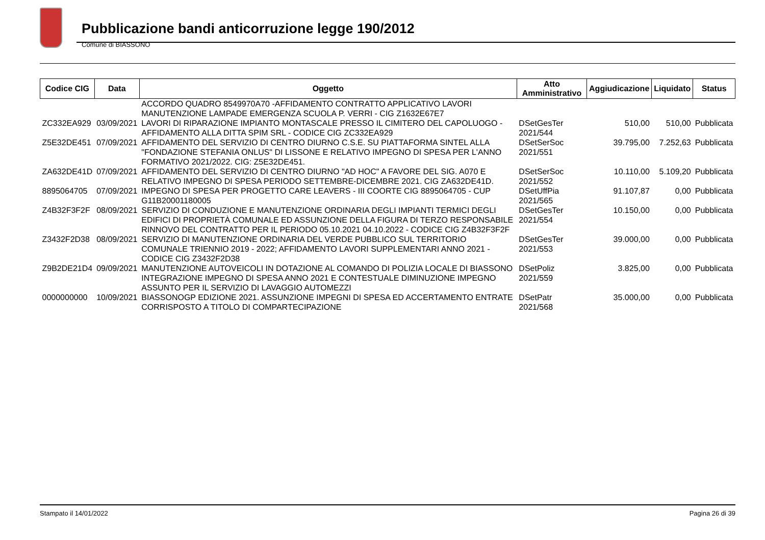Pubblicazione bandi anticorruzione legge 190/2012
Comune di BIASSONO
| Codice CIG | Data | Oggetto | Atto Amministrativo | Aggiudicazione | Liquidato | Status |
| --- | --- | --- | --- | --- | --- | --- |
| | | ACCORDO QUADRO 8549970A70 -AFFIDAMENTO CONTRATTO APPLICATIVO LAVORI MANUTENZIONE LAMPADE EMERGENZA SCUOLA P. VERRI - CIG Z1632E67E7 | | | | |
| ZC332EA929 | 03/09/2021 | LAVORI DI RIPARAZIONE IMPIANTO MONTASCALE PRESSO IL CIMITERO DEL CAPOLUOGO - AFFIDAMENTO ALLA DITTA SPIM SRL - CODICE CIG ZC332EA929 | DSetGesTer 2021/544 | 510,00 | 510,00 | Pubblicata |
| Z5E32DE451 | 07/09/2021 | AFFIDAMENTO DEL SERVIZIO DI CENTRO DIURNO C.S.E. SU PIATTAFORMA SINTEL ALLA "FONDAZIONE STEFANIA ONLUS" DI LISSONE E RELATIVO IMPEGNO DI SPESA PER L'ANNO FORMATIVO 2021/2022. CIG: Z5E32DE451. | DSetSerSoc 2021/551 | 39.795,00 | 7.252,63 | Pubblicata |
| ZA632DE41D | 07/09/2021 | AFFIDAMENTO DEL SERVIZIO DI CENTRO DIURNO "AD HOC" A FAVORE DEL SIG. A070 E RELATIVO IMPEGNO DI SPESA PERIODO SETTEMBRE-DICEMBRE 2021. CIG ZA632DE41D. | DSetSerSoc 2021/552 | 10.110,00 | 5.109,20 | Pubblicata |
| 8895064705 | 07/09/2021 | IMPEGNO DI SPESA PER PROGETTO CARE LEAVERS - III COORTE CIG 8895064705 - CUP G11B20001180005 | DSetUffPia 2021/565 | 91.107,87 | 0,00 | Pubblicata |
| Z4B32F3F2F | 08/09/2021 | SERVIZIO DI CONDUZIONE E MANUTENZIONE ORDINARIA DEGLI IMPIANTI TERMICI DEGLI EDIFICI DI PROPRIETÀ COMUNALE ED ASSUNZIONE DELLA FIGURA DI TERZO RESPONSABILE RINNOVO DEL CONTRATTO PER IL PERIODO 05.10.2021 04.10.2022 - CODICE CIG Z4B32F3F2F | DSetGesTer 2021/554 | 10.150,00 | 0,00 | Pubblicata |
| Z3432F2D38 | 08/09/2021 | SERVIZIO DI MANUTENZIONE ORDINARIA DEL VERDE PUBBLICO SUL TERRITORIO COMUNALE TRIENNIO 2019 - 2022; AFFIDAMENTO LAVORI SUPPLEMENTARI ANNO 2021 - CODICE CIG Z3432F2D38 | DSetGesTer 2021/553 | 39.000,00 | 0,00 | Pubblicata |
| Z9B2DE21D4 | 09/09/2021 | MANUTENZIONE AUTOVEICOLI IN DOTAZIONE AL COMANDO DI POLIZIA LOCALE DI BIASSONO INTEGRAZIONE IMPEGNO DI SPESA ANNO 2021 E CONTESTUALE DIMINUZIONE IMPEGNO ASSUNTO PER IL SERVIZIO DI LAVAGGIO AUTOMEZZI | DSetPoliz 2021/559 | 3.825,00 | 0,00 | Pubblicata |
| 0000000000 | 10/09/2021 | BIASSONOGP EDIZIONE 2021. ASSUNZIONE IMPEGNI DI SPESA ED ACCERTAMENTO ENTRATE CORRISPOSTO A TITOLO DI COMPARTECIPAZIONE | DSetPatr 2021/568 | 35.000,00 | 0,00 | Pubblicata |
Stampato il 14/01/2022 Pagina 26 di 39